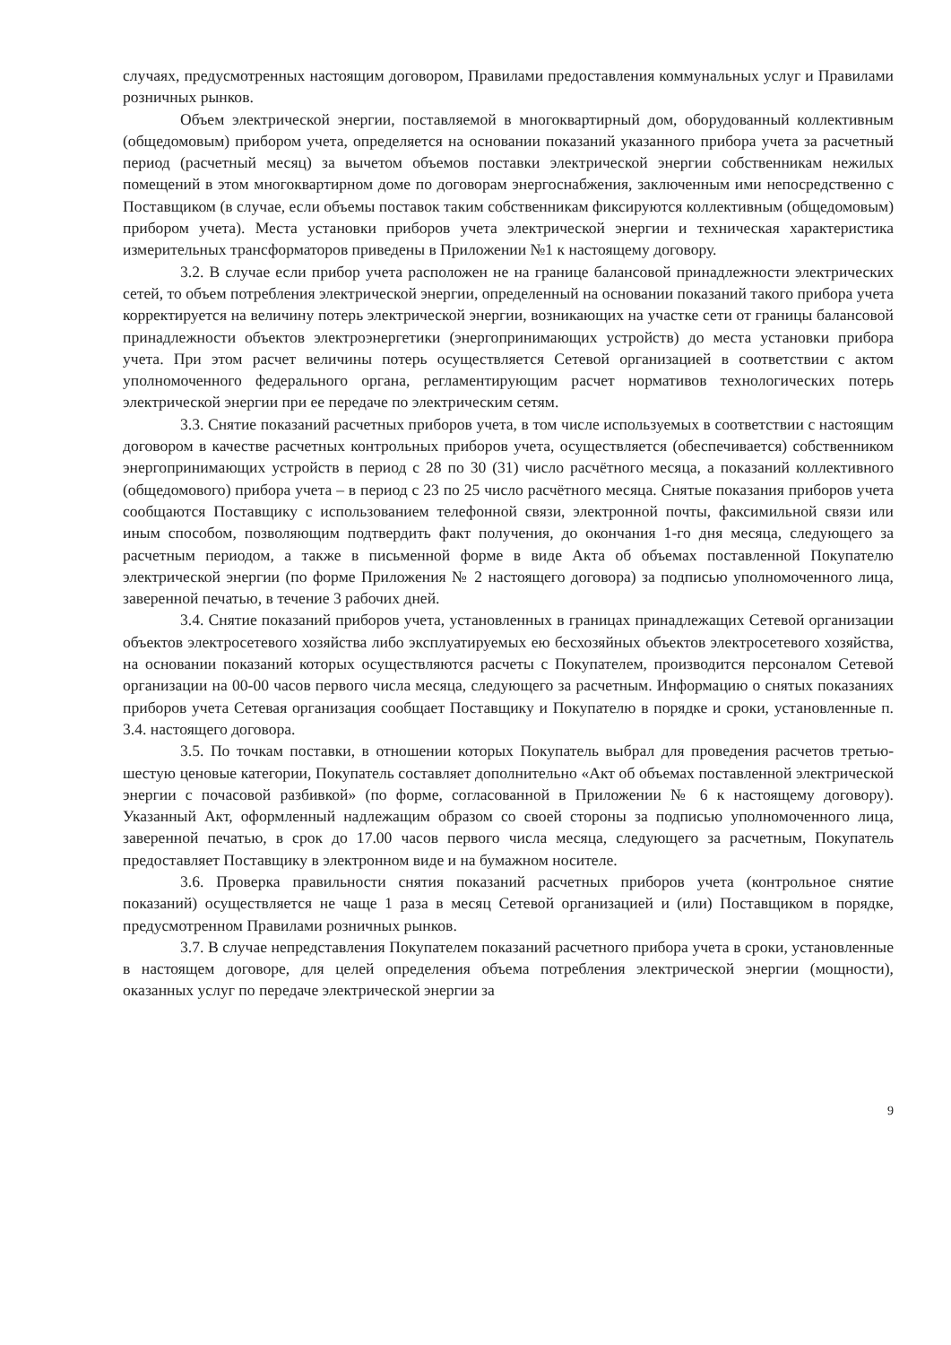случаях, предусмотренных настоящим договором, Правилами предоставления коммунальных услуг и Правилами розничных рынков.
Объем электрической энергии, поставляемой в многоквартирный дом, оборудованный коллективным (общедомовым) прибором учета, определяется на основании показаний указанного прибора учета за расчетный период (расчетный месяц) за вычетом объемов поставки электрической энергии собственникам нежилых помещений в этом многоквартирном доме по договорам энергоснабжения, заключенным ими непосредственно с Поставщиком (в случае, если объемы поставок таким собственникам фиксируются коллективным (общедомовым) прибором учета). Места установки приборов учета электрической энергии и техническая характеристика измерительных трансформаторов приведены в Приложении №1 к настоящему договору.
3.2. В случае если прибор учета расположен не на границе балансовой принадлежности электрических сетей, то объем потребления электрической энергии, определенный на основании показаний такого прибора учета корректируется на величину потерь электрической энергии, возникающих на участке сети от границы балансовой принадлежности объектов электроэнергетики (энергопринимающих устройств) до места установки прибора учета. При этом расчет величины потерь осуществляется Сетевой организацией в соответствии с актом уполномоченного федерального органа, регламентирующим расчет нормативов технологических потерь электрической энергии при ее передаче по электрическим сетям.
3.3. Снятие показаний расчетных приборов учета, в том числе используемых в соответствии с настоящим договором в качестве расчетных контрольных приборов учета, осуществляется (обеспечивается) собственником энергопринимающих устройств в период с 28 по 30 (31) число расчётного месяца, а показаний коллективного (общедомового) прибора учета – в период с 23 по 25 число расчётного месяца. Снятые показания приборов учета сообщаются Поставщику с использованием телефонной связи, электронной почты, факсимильной связи или иным способом, позволяющим подтвердить факт получения, до окончания 1-го дня месяца, следующего за расчетным периодом, а также в письменной форме в виде Акта об объемах поставленной Покупателю электрической энергии (по форме Приложения № 2 настоящего договора) за подписью уполномоченного лица, заверенной печатью, в течение 3 рабочих дней.
3.4. Снятие показаний приборов учета, установленных в границах принадлежащих Сетевой организации объектов электросетевого хозяйства либо эксплуатируемых ею бесхозяйных объектов электросетевого хозяйства, на основании показаний которых осуществляются расчеты с Покупателем, производится персоналом Сетевой организации на 00-00 часов первого числа месяца, следующего за расчетным. Информацию о снятых показаниях приборов учета Сетевая организация сообщает Поставщику и Покупателю в порядке и сроки, установленные п. 3.4. настоящего договора.
3.5. По точкам поставки, в отношении которых Покупатель выбрал для проведения расчетов третью-шестую ценовые категории, Покупатель составляет дополнительно «Акт об объемах поставленной электрической энергии с почасовой разбивкой» (по форме, согласованной в Приложении № 6 к настоящему договору). Указанный Акт, оформленный надлежащим образом со своей стороны за подписью уполномоченного лица, заверенной печатью, в срок до 17.00 часов первого числа месяца, следующего за расчетным, Покупатель предоставляет Поставщику в электронном виде и на бумажном носителе.
3.6. Проверка правильности снятия показаний расчетных приборов учета (контрольное снятие показаний) осуществляется не чаще 1 раза в месяц Сетевой организацией и (или) Поставщиком в порядке, предусмотренном Правилами розничных рынков.
3.7. В случае непредставления Покупателем показаний расчетного прибора учета в сроки, установленные в настоящем договоре, для целей определения объема потребления электрической энергии (мощности), оказанных услуг по передаче электрической энергии за
9